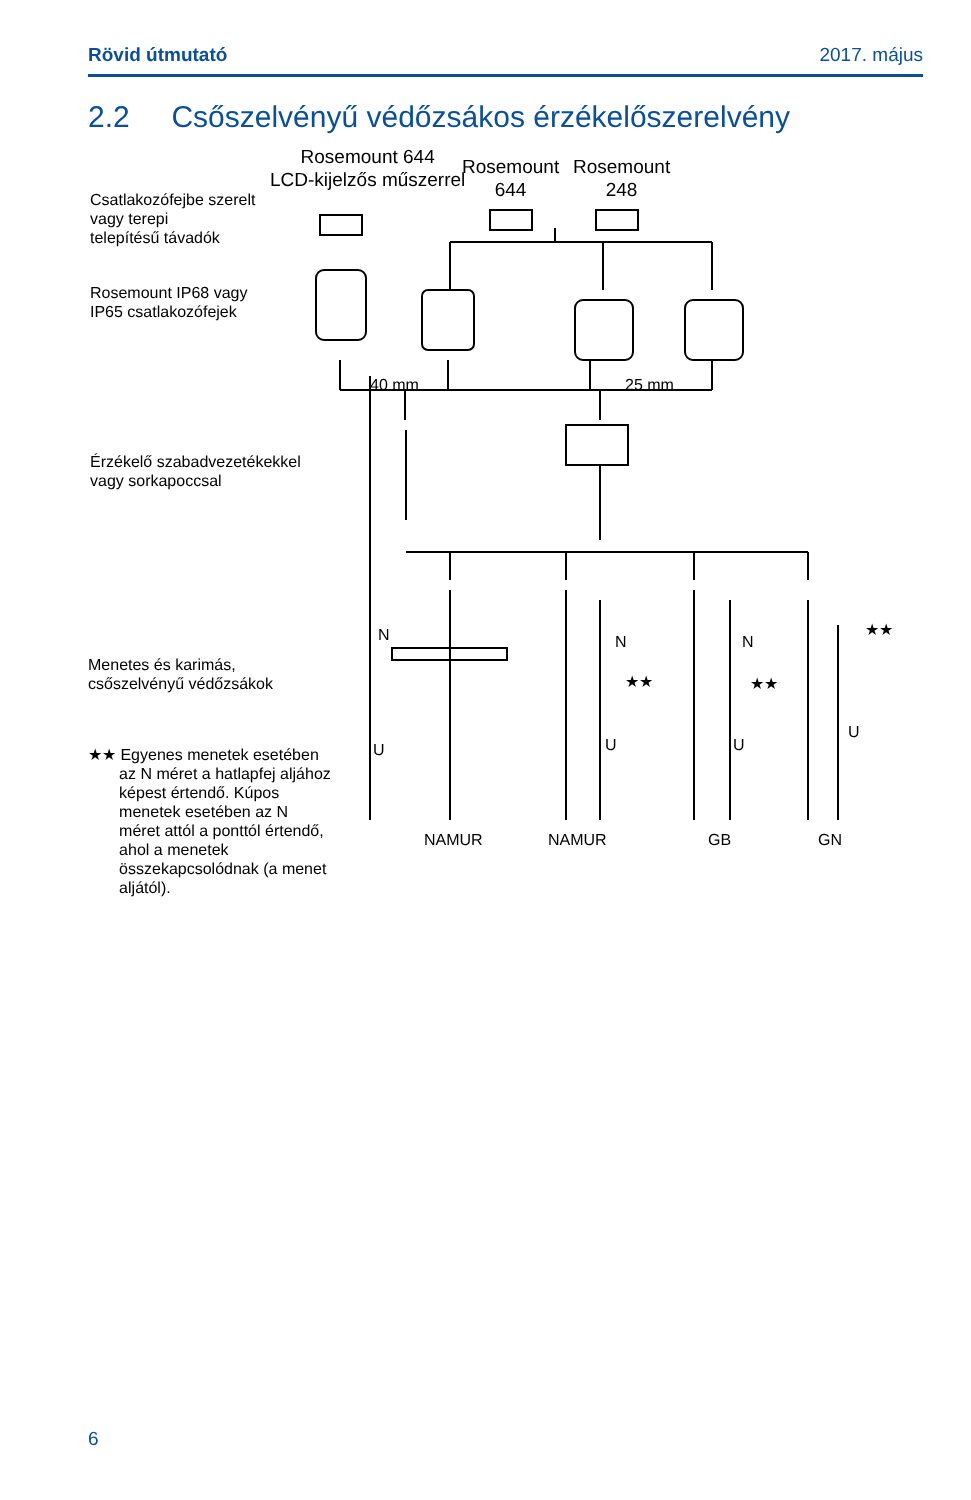Rövid útmutató 2017. május
2.2 Csőszelvényű védőzsákos érzékelőszerelvény
Rosemount 644
LCD-kijelzős műszerrel
Rosemount
644
Rosemount
248
Csatlakozófejbe szerelt
vagy terepi
telepítésű távadók
Rosemount IP68 vagy
IP65 csatlakozófejek
40 mm 25 mm
Érzékelő szabadvezetékekkel
vagy sorkapoccsal
N N N
★★ ★★
★★
Menetes és karimás,
csőszelvényű védőzsákok
U U U
U
★★ Egyenes menetek esetében
az N méret a hatlapfej aljához
képest értendő. Kúpos
menetek esetében az N
méret attól a ponttól értendő,
ahol a menetek
összekapcsolódnak (a menet
aljától).
NAMUR NAMUR GB GN
6